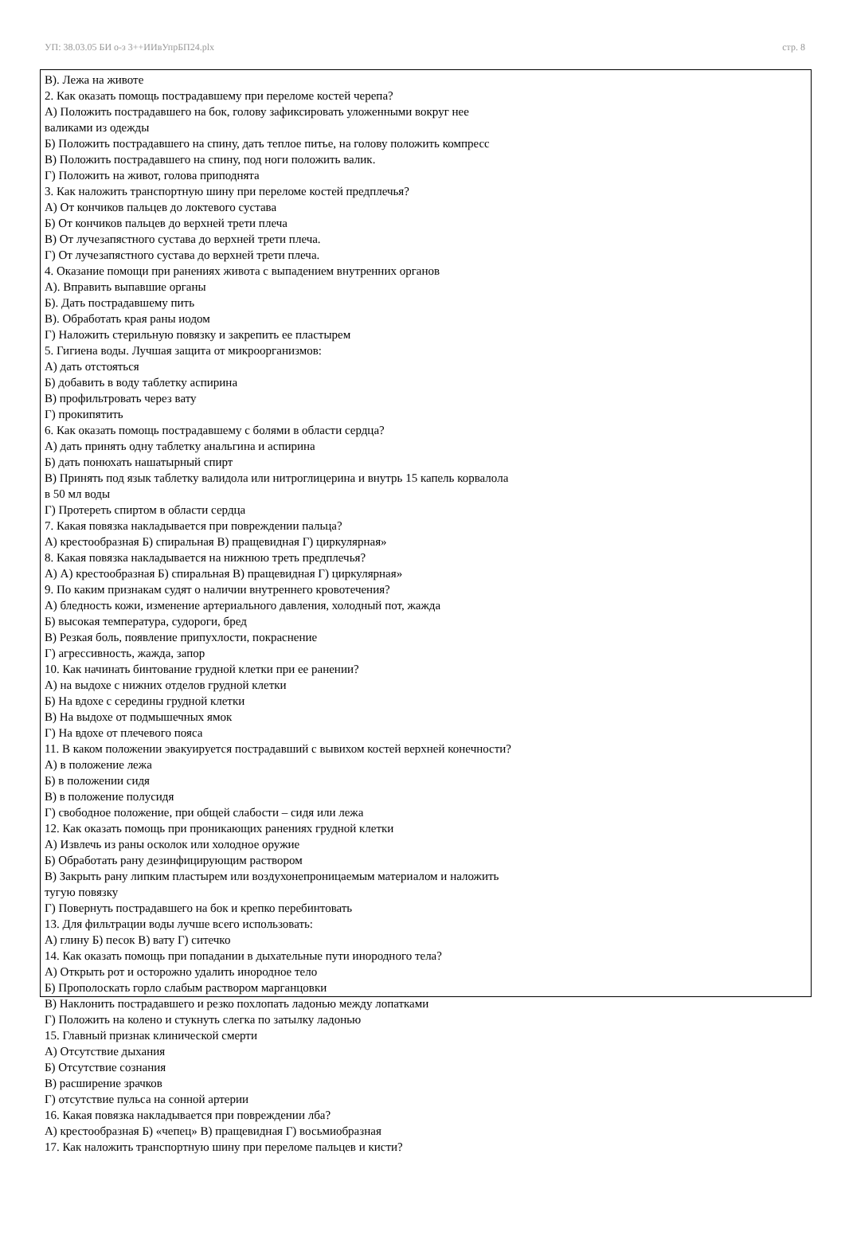УП: 38.03.05 БИ о-з 3++ИИвУпрБП24.plx стр. 8
В). Лежа на животе
2. Как оказать помощь пострадавшему при переломе костей черепа?
А) Положить пострадавшего на бок, голову зафиксировать уложенными вокруг нее
валиками из одежды
Б) Положить пострадавшего на спину, дать теплое питье, на голову положить компресс
В) Положить пострадавшего на спину, под ноги положить валик.
Г) Положить на живот, голова приподнята
3. Как наложить транспортную шину при переломе костей предплечья?
А) От кончиков пальцев до локтевого сустава
Б) От кончиков пальцев до верхней трети плеча
В) От лучезапястного сустава до верхней трети плеча.
Г) От лучезапястного сустава до верхней трети плеча.
4. Оказание помощи при ранениях живота с выпадением внутренних органов
А). Вправить выпавшие органы
Б). Дать пострадавшему пить
В). Обработать края раны иодом
Г) Наложить стерильную повязку и закрепить ее пластырем
5. Гигиена воды. Лучшая защита от микроорганизмов:
А) дать отстояться
Б) добавить в воду таблетку аспирина
В) профильтровать через вату
Г) прокипятить
6. Как оказать помощь пострадавшему с болями в области сердца?
А) дать принять одну таблетку анальгина и аспирина
Б) дать понюхать нашатырный спирт
В) Принять под язык таблетку валидола или нитроглицерина и внутрь 15 капель корвалола
в 50 мл воды
Г) Протереть спиртом в области сердца
7. Какая повязка накладывается при повреждении пальца?
А) крестообразная Б) спиральная В) пращевидная Г) циркулярная»
8. Какая повязка накладывается на нижнюю треть предплечья?
А) А) крестообразная Б) спиральная В) пращевидная Г) циркулярная»
9. По каким признакам судят о наличии внутреннего кровотечения?
А) бледность кожи, изменение артериального давления, холодный пот, жажда
Б) высокая температура, судороги, бред
В) Резкая боль, появление припухлости, покраснение
Г) агрессивность, жажда, запор
10. Как начинать бинтование грудной клетки при ее ранении?
А) на выдохе с нижних отделов грудной клетки
Б) На вдохе с середины грудной клетки
В) На выдохе от подмышечных ямок
Г) На вдохе от плечевого пояса
11. В каком положении эвакуируется пострадавший с вывихом костей верхней конечности?
А) в положение лежа
Б) в положении сидя
В) в положение полусидя
Г) свободное положение, при общей слабости – сидя или лежа
12. Как оказать помощь при проникающих ранениях грудной клетки
А) Извлечь из раны осколок или холодное оружие
Б) Обработать рану дезинфицирующим раствором
В) Закрыть рану липким пластырем или воздухонепроницаемым материалом и наложить
тугую повязку
Г) Повернуть пострадавшего на бок и крепко перебинтовать
13. Для фильтрации воды лучше всего использовать:
А) глину Б) песок В) вату Г) ситечко
14. Как оказать помощь при попадании в дыхательные пути инородного тела?
А) Открыть рот и осторожно удалить инородное тело
Б) Прополоскать горло слабым раствором марганцовки
В) Наклонить пострадавшего и резко похлопать ладонью между лопатками
Г) Положить на колено и стукнуть слегка по затылку ладонью
15. Главный признак клинической смерти
А) Отсутствие дыхания
Б) Отсутствие сознания
В) расширение зрачков
Г) отсутствие пульса на сонной артерии
16. Какая повязка накладывается при повреждении лба?
А) крестообразная Б) «чепец» В) пращевидная Г) восьмиобразная
17. Как наложить транспортную шину при переломе пальцев и кисти?